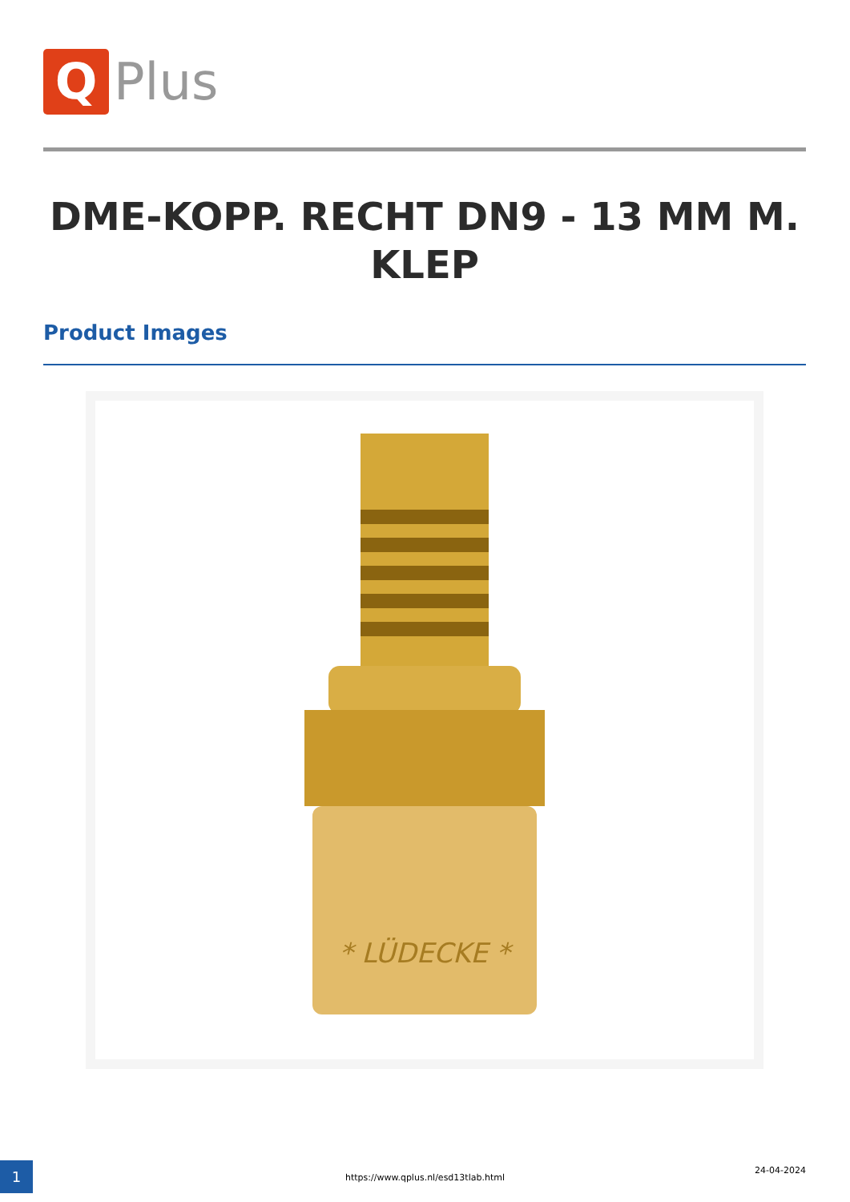Q
Plus
DME-KOPP. RECHT DN9 - 13 MM M. KLEP
Product Images
* LÜDECKE *
1
https://www.qplus.nl/esd13tlab.html
24-04-2024